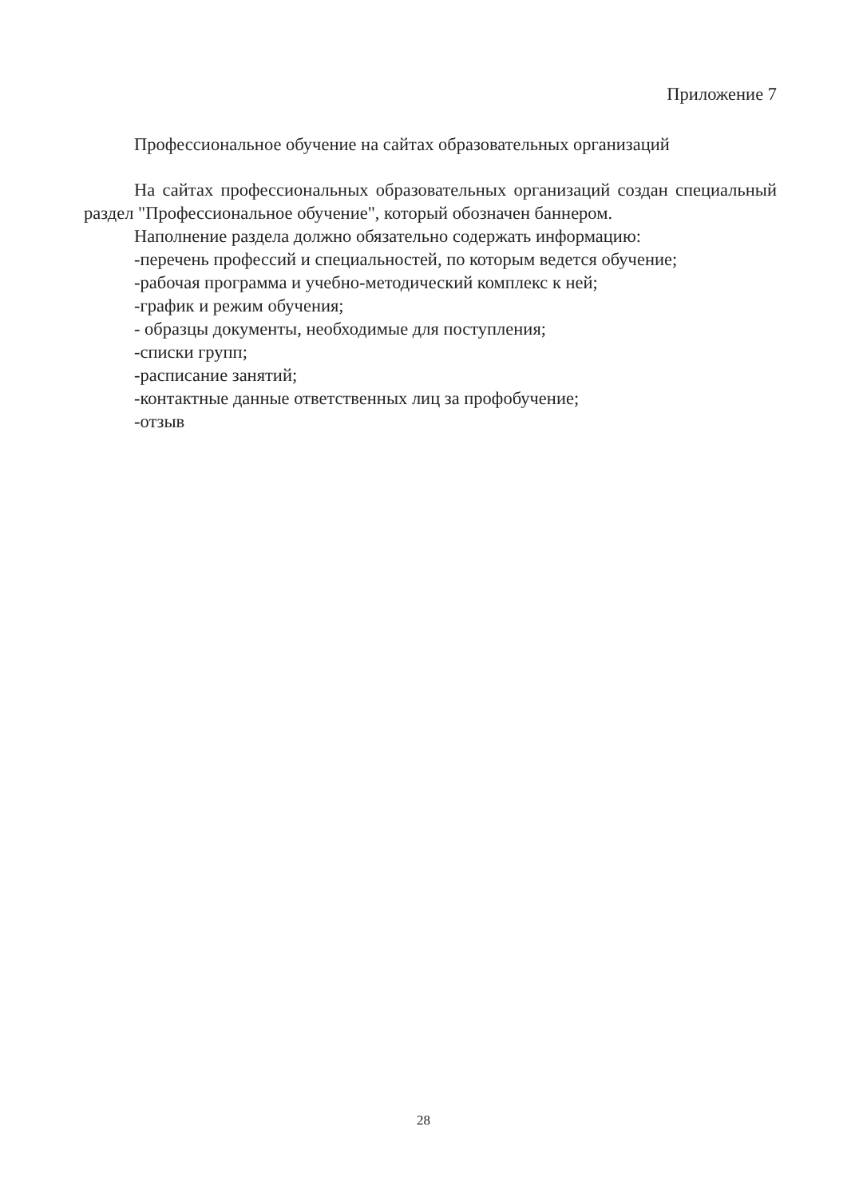Приложение 7
Профессиональное обучение на сайтах образовательных организаций
На сайтах профессиональных образовательных организаций создан специальный раздел "Профессиональное обучение", который обозначен баннером.
Наполнение раздела должно обязательно содержать информацию:
-перечень профессий и специальностей, по которым ведется обучение;
-рабочая программа и учебно-методический комплекс к ней;
-график и режим обучения;
- образцы документы, необходимые для поступления;
-списки групп;
-расписание занятий;
-контактные данные ответственных лиц за профобучение;
-отзыв
28